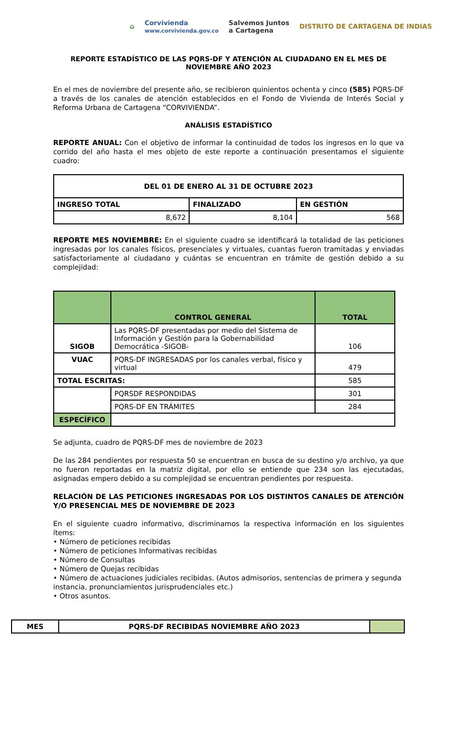⌂ Corvivienda
www.corvivienda.gov.co Salvemos Juntos
a Cartagena DISTRITO DE CARTAGENA DE INDIAS
REPORTE ESTADÍSTICO DE LAS PQRS-DF Y ATENCIÓN AL CIUDADANO EN EL MES DE NOVIEMBRE AÑO 2023
En el mes de noviembre del presente año, se recibieron quinientos ochenta y cinco (585) PQRS-DF a través de los canales de atención establecidos en el Fondo de Vivienda de Interés Social y Reforma Urbana de Cartagena “CORVIVIENDA”.
ANÁLISIS ESTADÍSTICO
REPORTE ANUAL: Con el objetivo de informar la continuidad de todos los ingresos en lo que va corrido del año hasta el mes objeto de este reporte a continuación presentamos el siguiente cuadro:
| DEL 01 DE ENERO AL 31 DE OCTUBRE 2023 | | |
| --- | --- | --- |
| INGRESO TOTAL | FINALIZADO | EN GESTIÓN |
| 8,672 | 8,104 | 568 |
REPORTE MES NOVIEMBRE: En el siguiente cuadro se identificará la totalidad de las peticiones ingresadas por los canales físicos, presenciales y virtuales, cuantas fueron tramitadas y enviadas satisfactoriamente al ciudadano y cuántas se encuentran en trámite de gestión debido a su complejidad:
| | CONTROL GENERAL | TOTAL |
| --- | --- | --- |
| SIGOB | Las PQRS-DF presentadas por medio del Sistema de Información y Gestión para la Gobernabilidad Democrática -SIGOB- | 106 |
| VUAC | PQRS-DF INGRESADAS por los canales verbal, físico y virtual | 479 |
| TOTAL ESCRITAS: | | 585 |
| | PQRSDF RESPONDIDAS | 301 |
| | PQRS-DF EN TRÁMITES | 284 |
| ESPECÍFICO | | |
Se adjunta, cuadro de PQRS-DF mes de noviembre de 2023
De las 284 pendientes por respuesta 50 se encuentran en busca de su destino y/o archivo, ya que no fueron reportadas en la matriz digital, por ello se entiende que 234 son las ejecutadas, asignadas empero debido a su complejidad se encuentran pendientes por respuesta.
RELACIÓN DE LAS PETICIONES INGRESADAS POR LOS DISTINTOS CANALES DE ATENCIÓN Y/O PRESENCIAL MES DE NOVIEMBRE DE 2023
En el siguiente cuadro informativo, discriminamos la respectiva información en los siguientes ítems:
• Número de peticiones recibidas
• Número de peticiones Informativas recibidas
• Número de Consultas
• Número de Quejas recibidas
• Número de actuaciones judiciales recibidas. (Autos admisorios, sentencias de primera y segunda instancia, pronunciamientos jurisprudenciales etc.)
• Otros asuntos.
| MES | PQRS-DF RECIBIDAS NOVIEMBRE AÑO 2023 | |
| --- | --- | --- |